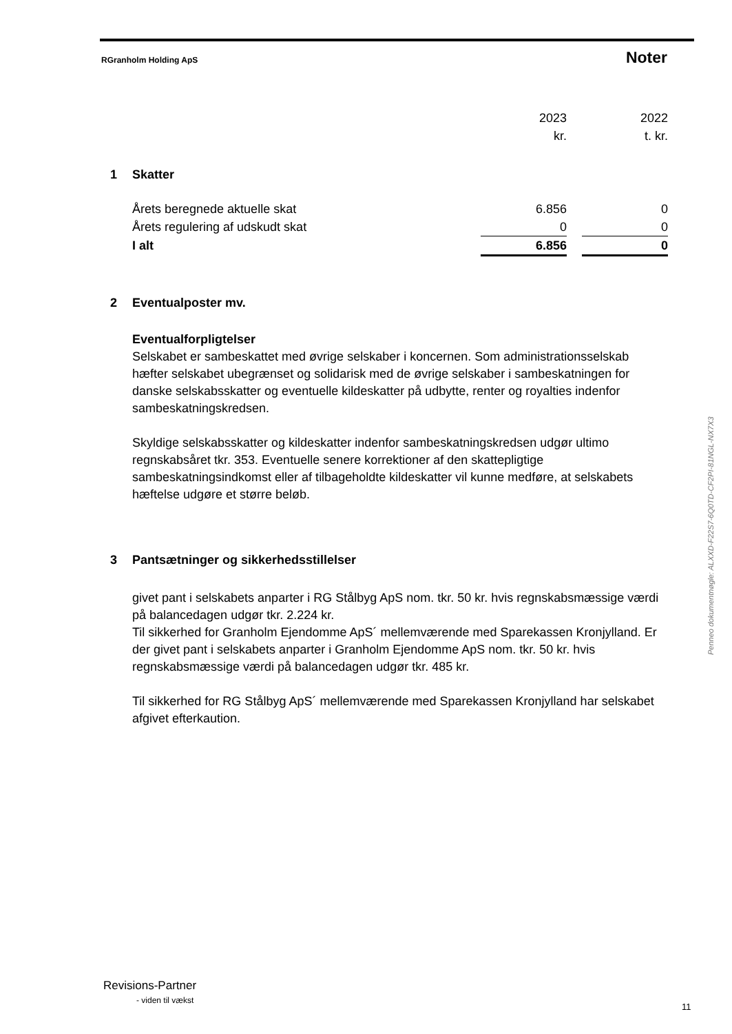RGranholm Holding ApS Noter
| | | 2023 | | 2022 |
| | | kr. | | t. kr. |
| 1 | Skatter | | | |
| | Årets beregnede aktuelle skat | 6.856 | | 0 |
| | Årets regulering af udskudt skat | 0 | | 0 |
| | I alt | 6.856 | | 0 |
2 Eventualposter mv.
Eventualforpligtelser
Selskabet er sambeskattet med øvrige selskaber i koncernen. Som administrationsselskab hæfter selskabet ubegrænset og solidarisk med de øvrige selskaber i sambeskatningen for danske selskabsskatter og eventuelle kildeskatter på udbytte, renter og royalties indenfor sambeskatningskredsen.
Skyldige selskabsskatter og kildeskatter indenfor sambeskatningskredsen udgør ultimo regnskabsåret tkr. 353. Eventuelle senere korrektioner af den skattepligtige sambeskatningsindkomst eller af tilbageholdte kildeskatter vil kunne medføre, at selskabets hæftelse udgøre et større beløb.
3 Pantsætninger og sikkerhedsstillelser
givet pant i selskabets anparter i RG Stålbyg ApS nom. tkr. 50 kr. hvis regnskabsmæssige værdi på balancedagen udgør tkr. 2.224 kr.
Til sikkerhed for Granholm Ejendomme ApS´ mellemværende med Sparekassen Kronjylland. Er der givet pant i selskabets anparter i Granholm Ejendomme ApS nom. tkr. 50 kr. hvis regnskabsmæssige værdi på balancedagen udgør tkr. 485 kr.
Til sikkerhed for RG Stålbyg ApS´ mellemværende med Sparekassen Kronjylland har selskabet afgivet efterkaution.
Penneo dokumentnøgle: ALXXD-F22S7-6Q0TD-CF2PI-81NGL-NX7X3
Revisions-Partner
- viden til vækst
11